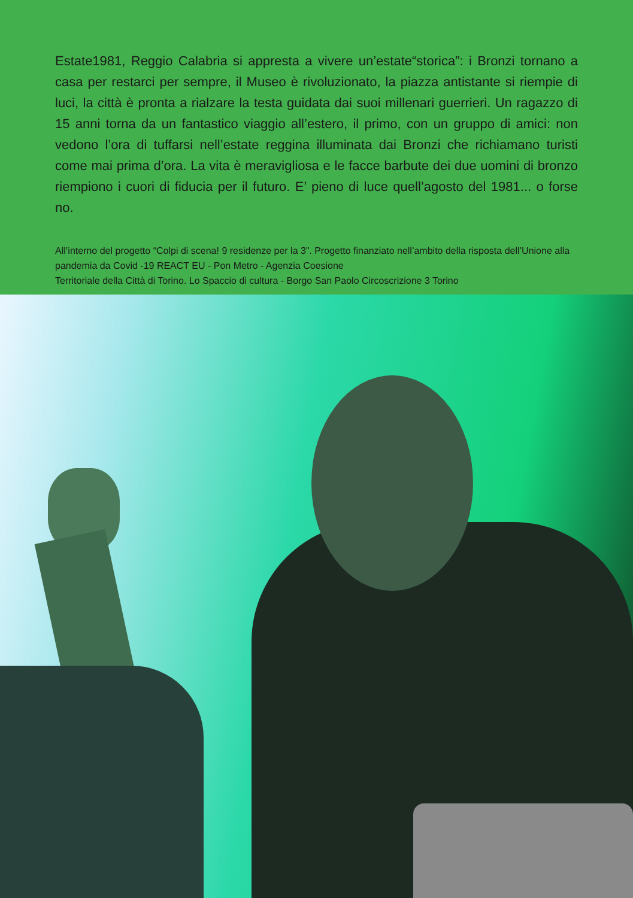Estate1981, Reggio Calabria si appresta a vivere un’estate“storica”: i Bronzi tornano a casa per restarci per sempre, il Museo è rivoluzionato, la piazza antistante si riempie di luci, la città è pronta a rialzare la testa guidata dai suoi millenari guerrieri. Un ragazzo di 15 anni torna da un fantastico viaggio all’estero, il primo, con un gruppo di amici: non vedono l’ora di tuffarsi nell’estate reggina illuminata dai Bronzi che richiamano turisti come mai prima d’ora. La vita è meravigliosa e le facce barbute dei due uomini di bronzo riempiono i cuori di fiducia per il futuro. E’ pieno di luce quell’agosto del 1981... o forse no.
All’interno del progetto “Colpi di scena! 9 residenze per la 3”. Progetto finanziato nell’ambito della risposta dell’Unione alla pandemia da Covid -19 REACT EU - Pon Metro - Agenzia Coesione
Territoriale della Città di Torino. Lo Spaccio di cultura - Borgo San Paolo Circoscrizione 3 Torino